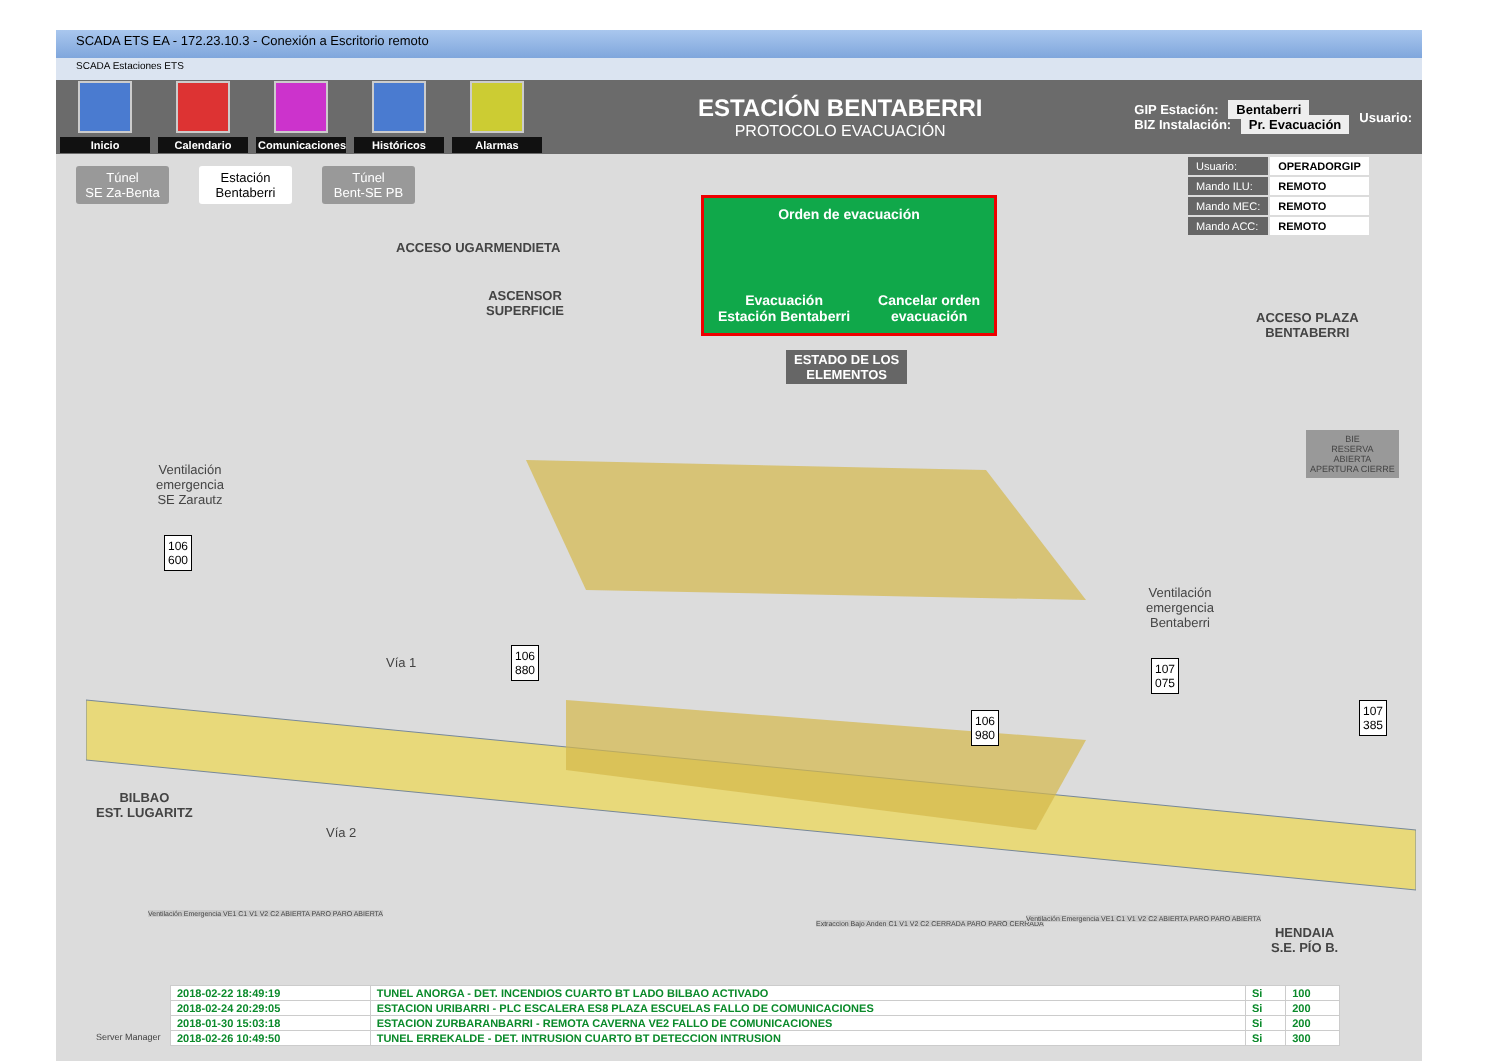SCADA ETS EA - 172.23.10.3 - Conexión a Escritorio remoto
SCADA Estaciones ETS
Inicio Calendario
Comunicaciones
Históricos Alarmas
ESTACIÓN BENTABERRI
PROTOCOLO EVACUACIÓN
GIP Estación: Bentaberri
BIZ Instalación: Pr. Evacuación
Usuario:
Túnel
SE Za-Benta
Estación
Bentaberri
Túnel
Bent-SE PB
Orden de evacuación
Evacuación
Estación Bentaberri Cancelar orden
evacuación
| Usuario: | OPERADORGIP |
| Mando ILU: | REMOTO |
| Mando MEC: | REMOTO |
| Mando ACC: | REMOTO |
ACCESO UGARMENDIETA
ASCENSOR
SUPERFICIE
ESTADO DE LOS
ELEMENTOS
ACCESO PLAZA
BENTABERRI
BIE
RESERVA
ABIERTA
APERTURA CIERRE
Ventilación
emergencia
SE Zarautz
106
600
Vía 1
Vía 2
106
880
Ventilación
emergencia
Bentaberri
107
075
106
980
107
385
BILBAO
EST. LUGARITZ
HENDAIA
S.E. PÍO B.
Ventilación Emergencia VE1 C1 V1 V2 C2 ABIERTA PARO PARO ABIERTA
Extraccion Bajo Anden C1 V1 V2 C2 CERRADA PARO PARO CERRADA
Ventilación Emergencia VE1 C1 V1 V2 C2 ABIERTA PARO PARO ABIERTA
Server Manager
| 2018-02-22 18:49:19 | TUNEL ANORGA - DET. INCENDIOS CUARTO BT LADO BILBAO ACTIVADO | Si | 100 |
| 2018-02-24 20:29:05 | ESTACION URIBARRI - PLC ESCALERA ES8 PLAZA ESCUELAS FALLO DE COMUNICACIONES | Si | 200 |
| 2018-01-30 15:03:18 | ESTACION ZURBARANBARRI - REMOTA CAVERNA VE2 FALLO DE COMUNICACIONES | Si | 200 |
| 2018-02-26 10:49:50 | TUNEL ERREKALDE - DET. INTRUSION CUARTO BT DETECCION INTRUSION | Si | 300 |